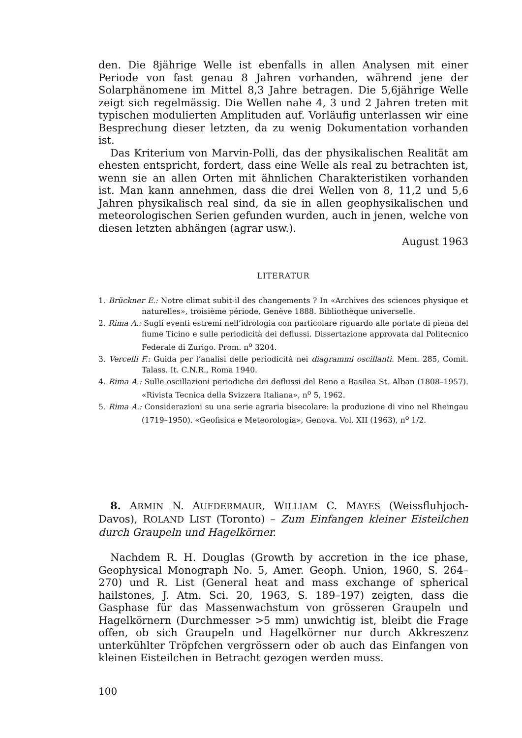den. Die 8jährige Welle ist ebenfalls in allen Analysen mit einer Periode von fast genau 8 Jahren vorhanden, während jene der Solarphänomene im Mittel 8,3 Jahre betragen. Die 5,6jährige Welle zeigt sich regelmässig. Die Wellen nahe 4, 3 und 2 Jahren treten mit typischen modulierten Amplituden auf. Vorläufig unterlassen wir eine Besprechung dieser letzten, da zu wenig Dokumentation vorhanden ist.
Das Kriterium von Marvin-Polli, das der physikalischen Realität am ehesten entspricht, fordert, dass eine Welle als real zu betrachten ist, wenn sie an allen Orten mit ähnlichen Charakteristiken vorhanden ist. Man kann annehmen, dass die drei Wellen von 8, 11,2 und 5,6 Jahren physikalisch real sind, da sie in allen geophysikalischen und meteorologischen Serien gefunden wurden, auch in jenen, welche von diesen letzten abhängen (agrar usw.).
August 1963
LITERATUR
1. Brückner E.: Notre climat subit-il des changements ? In «Archives des sciences physique et naturelles», troisième période, Genève 1888. Bibliothèque universelle.
2. Rima A.: Sugli eventi estremi nell’idrologia con particolare riguardo alle portate di piena del fiume Ticino e sulle periodicità dei deflussi. Dissertazione approvata dal Politecnico Federale di Zurigo. Prom. n<sup>o</sup> 3204.
3. Vercelli F.: Guida per l’analisi delle periodicità nei diagrammi oscillanti. Mem. 285, Comit. Talass. It. C.N.R., Roma 1940.
4. Rima A.: Sulle oscillazioni periodiche dei deflussi del Reno a Basilea St. Alban (1808–1957). «Rivista Tecnica della Svizzera Italiana», n<sup>o</sup> 5, 1962.
5. Rima A.: Considerazioni su una serie agraria bisecolare: la produzione di vino nel Rheingau (1719–1950). «Geofisica e Meteorologia», Genova. Vol. XII (1963), n<sup>o</sup> 1/2.
8. ARMIN N. AUFDERMAUR, WILLIAM C. MAYES (Weissfluhjoch-Davos), ROLAND LIST (Toronto) – Zum Einfangen kleiner Eisteilchen durch Graupeln und Hagelkörner.
Nachdem R. H. Douglas (Growth by accretion in the ice phase, Geophysical Monograph No. 5, Amer. Geoph. Union, 1960, S. 264–270) und R. List (General heat and mass exchange of spherical hailstones, J. Atm. Sci. 20, 1963, S. 189–197) zeigten, dass die Gasphase für das Massenwachstum von grösseren Graupeln und Hagelkörnern (Durchmesser >5 mm) unwichtig ist, bleibt die Frage offen, ob sich Graupeln und Hagelkörner nur durch Akkreszenz unterkühlter Tröpfchen vergrössern oder ob auch das Einfangen von kleinen Eisteilchen in Betracht gezogen werden muss.
100